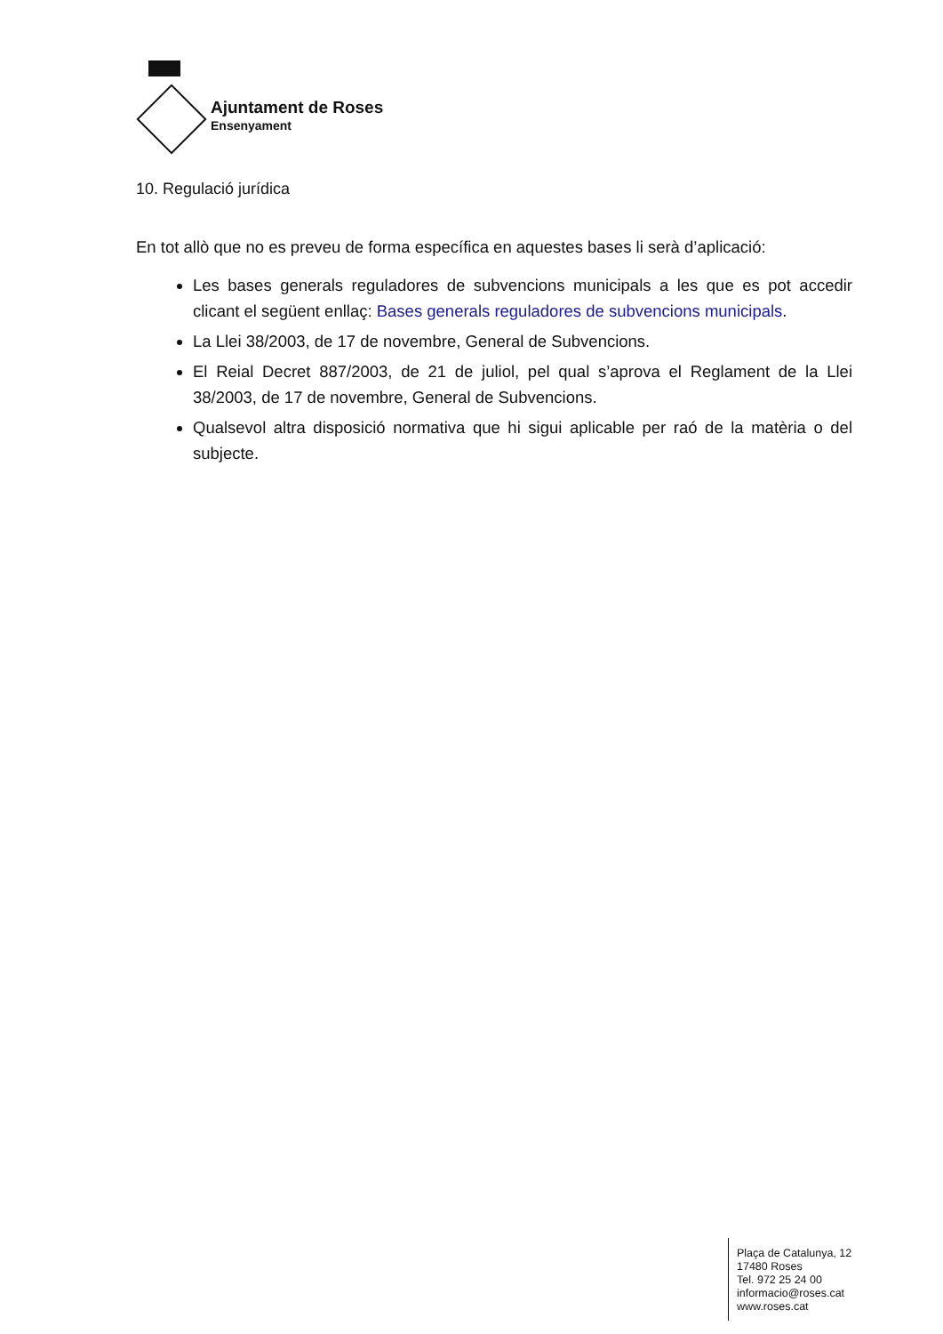Ajuntament de Roses
Ensenyament
10. Regulació jurídica
En tot allò que no es preveu de forma específica en aquestes bases li serà d’aplicació:
Les bases generals reguladores de subvencions municipals a les que es pot accedir clicant el següent enllaç: Bases generals reguladores de subvencions municipals.
La Llei 38/2003, de 17 de novembre, General de Subvencions.
El Reial Decret 887/2003, de 21 de juliol, pel qual s’aprova el Reglament de la Llei 38/2003, de 17 de novembre, General de Subvencions.
Qualsevol altra disposició normativa que hi sigui aplicable per raó de la matèria o del subjecte.
Plaça de Catalunya, 12
17480 Roses
Tel. 972 25 24 00
informacio@roses.cat
www.roses.cat